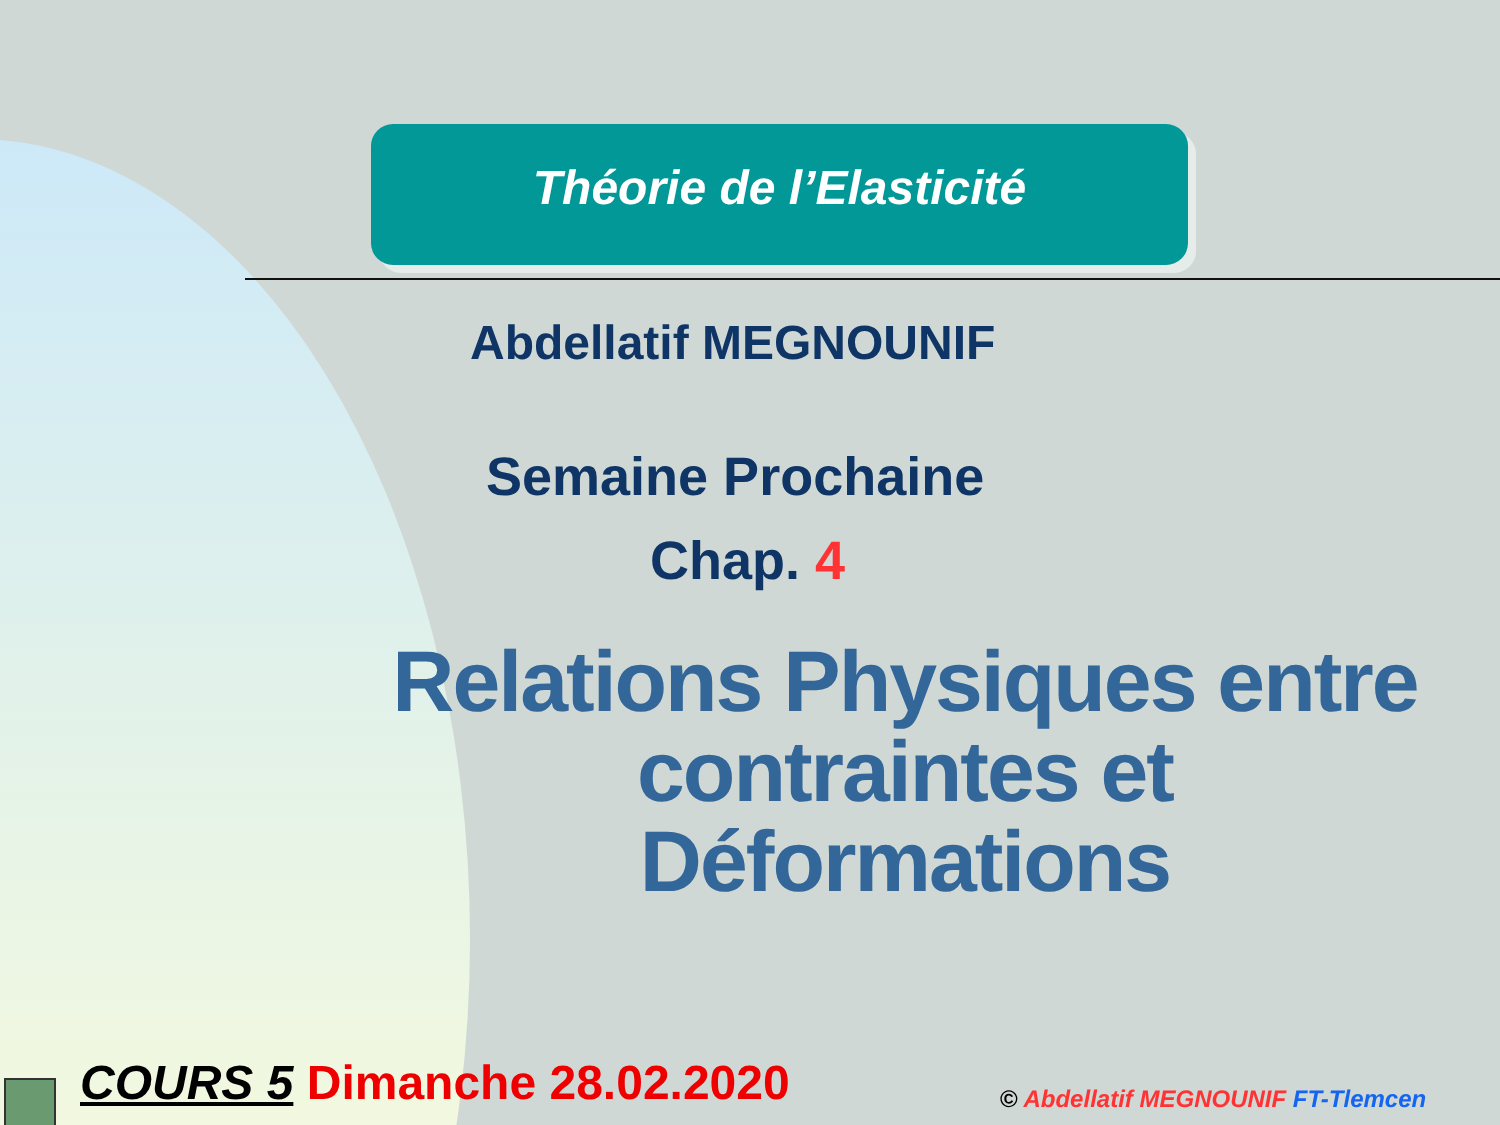Théorie de l’Elasticité
Abdellatif MEGNOUNIF
Semaine Prochaine
Chap. 4
Relations Physiques entre contraintes et Déformations
COURS 5 Dimanche 28.02.2020
© Abdellatif MEGNOUNIF FT-Tlemcen